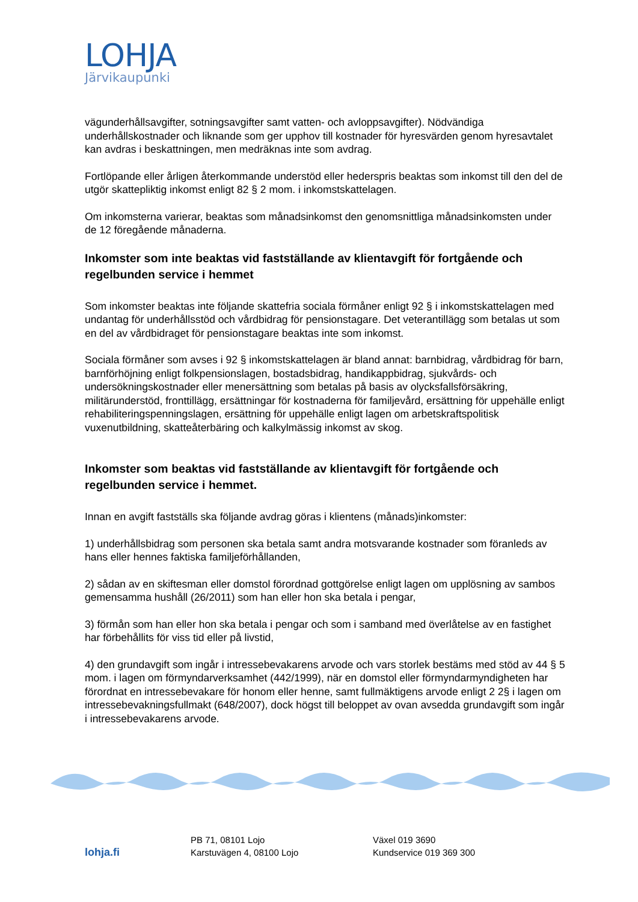LOHJA
Järvikaupunki
vägunderhållsavgifter, sotningsavgifter samt vatten- och avloppsavgifter). Nödvändiga underhållskostnader och liknande som ger upphov till kostnader för hyresvärden genom hyresavtalet kan avdras i beskattningen, men medräknas inte som avdrag.
Fortlöpande eller årligen återkommande understöd eller hederspris beaktas som inkomst till den del de utgör skattepliktig inkomst enligt 82 § 2 mom. i inkomstskattelagen.
Om inkomsterna varierar, beaktas som månadsinkomst den genomsnittliga månadsinkomsten under de 12 föregående månaderna.
Inkomster som inte beaktas vid fastställande av klientavgift för fortgående och regelbunden service i hemmet
Som inkomster beaktas inte följande skattefria sociala förmåner enligt 92 § i inkomstskattelagen med undantag för underhållsstöd och vårdbidrag för pensionstagare. Det veterantillägg som betalas ut som en del av vårdbidraget för pensionstagare beaktas inte som inkomst.
Sociala förmåner som avses i 92 § inkomstskattelagen är bland annat: barnbidrag, vårdbidrag för barn, barnförhöjning enligt folkpensionslagen, bostadsbidrag, handikappbidrag, sjukvårds- och undersökningskostnader eller menersättning som betalas på basis av olycksfallsförsäkring, militärunderstöd, fronttillägg, ersättningar för kostnaderna för familjevård, ersättning för uppehälle enligt rehabiliteringspenningslagen, ersättning för uppehälle enligt lagen om arbetskraftspolitisk vuxenutbildning, skatteåterbäring och kalkylmässig inkomst av skog.
Inkomster som beaktas vid fastställande av klientavgift för fortgående och regelbunden service i hemmet.
Innan en avgift fastställs ska följande avdrag göras i klientens (månads)inkomster:
1) underhållsbidrag som personen ska betala samt andra motsvarande kostnader som föranleds av hans eller hennes faktiska familjeförhållanden,
2) sådan av en skiftesman eller domstol förordnad gottgörelse enligt lagen om upplösning av sambos gemensamma hushåll (26/2011) som han eller hon ska betala i pengar,
3) förmån som han eller hon ska betala i pengar och som i samband med överlåtelse av en fastighet har förbehållits för viss tid eller på livstid,
4) den grundavgift som ingår i intressebevakarens arvode och vars storlek bestäms med stöd av 44 § 5 mom. i lagen om förmyndarverksamhet (442/1999), när en domstol eller förmyndarmyndigheten har förordnat en intressebevakare för honom eller henne, samt fullmäktigens arvode enligt 2 2§ i lagen om intressebevakningsfullmakt (648/2007), dock högst till beloppet av ovan avsedda grundavgift som ingår i intressebevakarens arvode.
lohja.fi
PB 71, 08101 Lojo
Karstuvägen 4, 08100 Lojo
Växel 019 3690
Kundservice 019 369 300